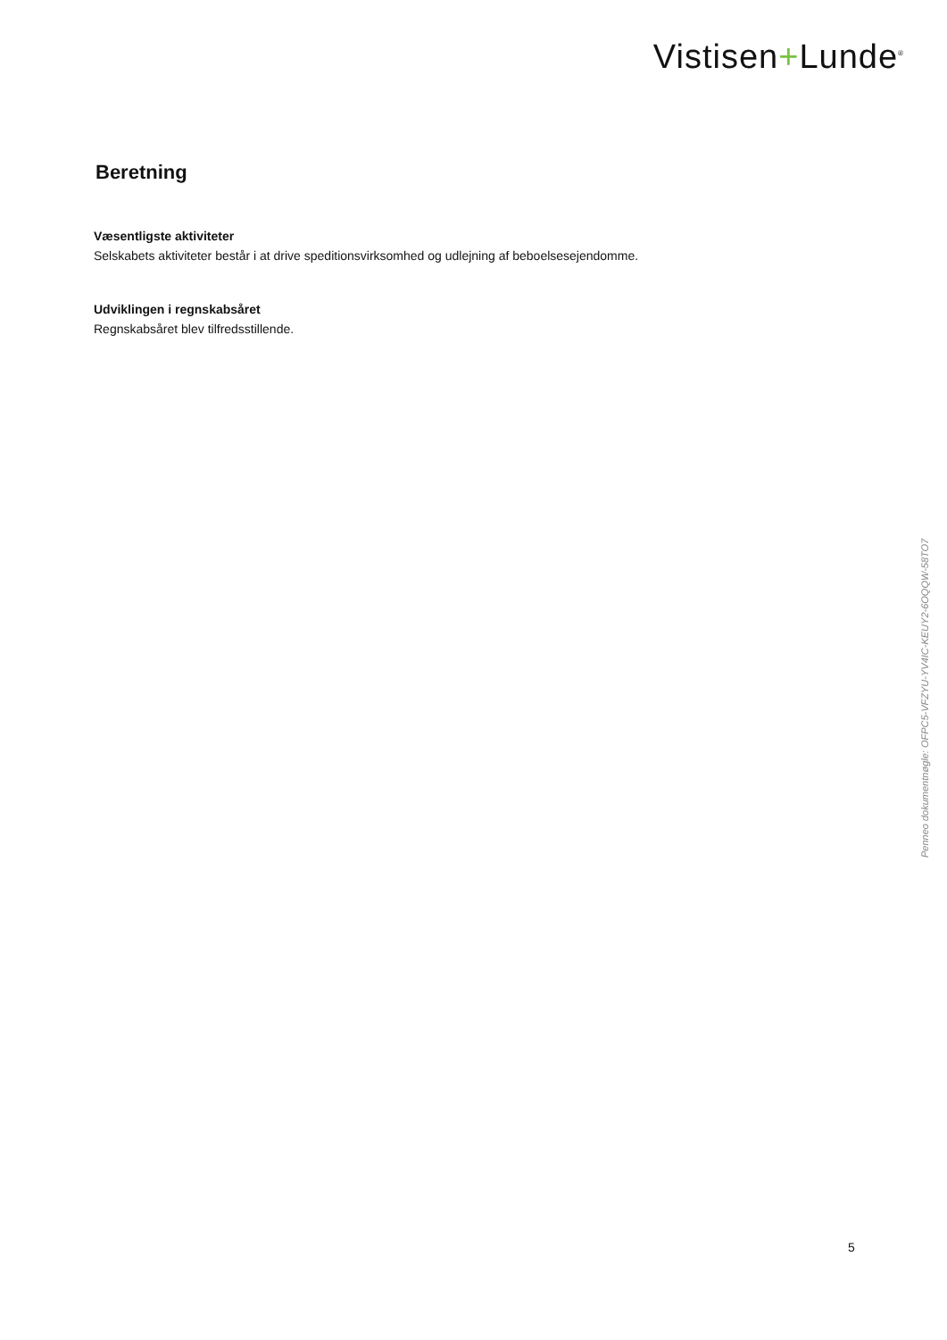Vistisen+Lunde<sup>®</sup>
Beretning
Væsentligste aktiviteter
Selskabets aktiviteter består i at drive speditionsvirksomhed og udlejning af beboelsesejendomme.
Udviklingen i regnskabsåret
Regnskabsåret blev tilfredsstillende.
Penneo dokumentnøgle: OFPC5-VFZYU-YV4IC-KEUY2-6OQQW-58TO7
5